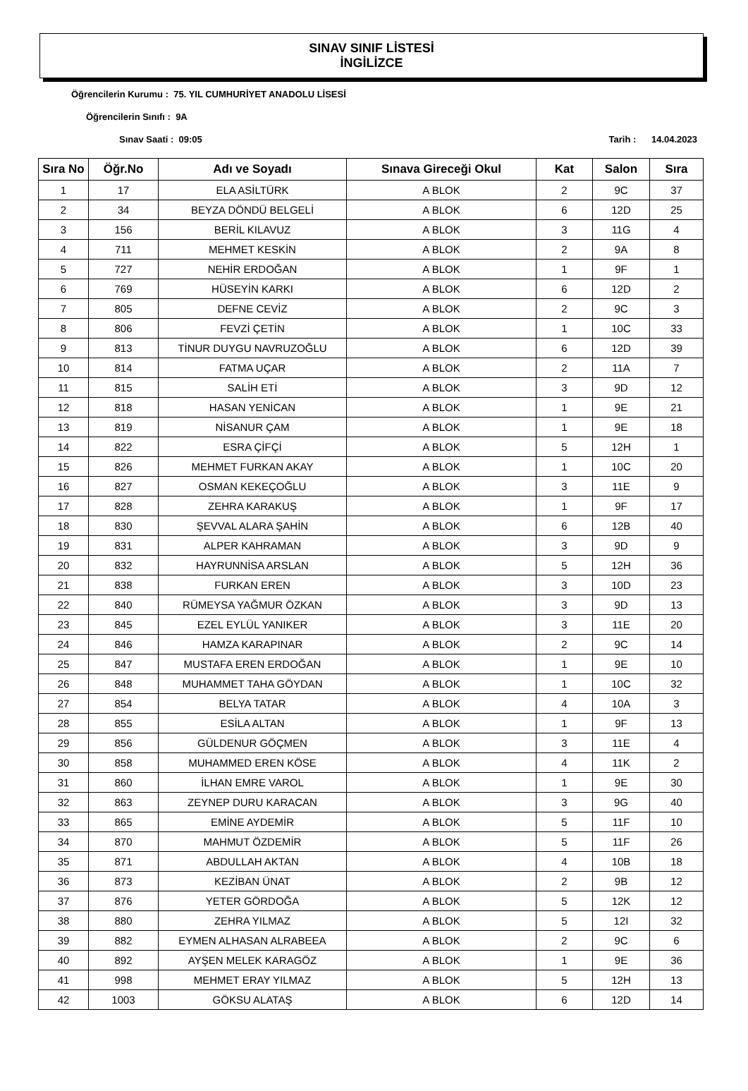SINAV SINIF LİSTESİ
İNGİLİZCE
Öğrencilerin Kurumu : 75. YIL CUMHURİYET ANADOLU LİSESİ
Öğrencilerin Sınıfı : 9A
Sınav Saati : 09:05 Tarih : 14.04.2023
| Sıra No | Öğr.No | Adı ve Soyadı | Sınava Gireceği Okul | Kat | Salon | Sıra |
| --- | --- | --- | --- | --- | --- | --- |
| 1 | 17 | ELA ASİLTÜRK | A BLOK | 2 | 9C | 37 |
| 2 | 34 | BEYZA DÖNDÜ BELGELİ | A BLOK | 6 | 12D | 25 |
| 3 | 156 | BERİL KILAVUZ | A BLOK | 3 | 11G | 4 |
| 4 | 711 | MEHMET KESKİN | A BLOK | 2 | 9A | 8 |
| 5 | 727 | NEHİR ERDOĞAN | A BLOK | 1 | 9F | 1 |
| 6 | 769 | HÜSEYİN KARKI | A BLOK | 6 | 12D | 2 |
| 7 | 805 | DEFNE CEVİZ | A BLOK | 2 | 9C | 3 |
| 8 | 806 | FEVZİ ÇETİN | A BLOK | 1 | 10C | 33 |
| 9 | 813 | TİNUR DUYGU NAVRUZOĞLU | A BLOK | 6 | 12D | 39 |
| 10 | 814 | FATMA UÇAR | A BLOK | 2 | 11A | 7 |
| 11 | 815 | SALİH ETİ | A BLOK | 3 | 9D | 12 |
| 12 | 818 | HASAN YENİCAN | A BLOK | 1 | 9E | 21 |
| 13 | 819 | NİSANUR ÇAM | A BLOK | 1 | 9E | 18 |
| 14 | 822 | ESRA ÇİFÇİ | A BLOK | 5 | 12H | 1 |
| 15 | 826 | MEHMET FURKAN AKAY | A BLOK | 1 | 10C | 20 |
| 16 | 827 | OSMAN KEKEÇOĞLU | A BLOK | 3 | 11E | 9 |
| 17 | 828 | ZEHRA KARAKUŞ | A BLOK | 1 | 9F | 17 |
| 18 | 830 | ŞEVVAL ALARA ŞAHİN | A BLOK | 6 | 12B | 40 |
| 19 | 831 | ALPER KAHRAMAN | A BLOK | 3 | 9D | 9 |
| 20 | 832 | HAYRUNNİSA ARSLAN | A BLOK | 5 | 12H | 36 |
| 21 | 838 | FURKAN EREN | A BLOK | 3 | 10D | 23 |
| 22 | 840 | RÜMEYSA YAĞMUR ÖZKAN | A BLOK | 3 | 9D | 13 |
| 23 | 845 | EZEL EYLÜL YANIKER | A BLOK | 3 | 11E | 20 |
| 24 | 846 | HAMZA KARAPINAR | A BLOK | 2 | 9C | 14 |
| 25 | 847 | MUSTAFA EREN ERDOĞAN | A BLOK | 1 | 9E | 10 |
| 26 | 848 | MUHAMMET TAHA GÖYDAN | A BLOK | 1 | 10C | 32 |
| 27 | 854 | BELYA TATAR | A BLOK | 4 | 10A | 3 |
| 28 | 855 | ESİLA ALTAN | A BLOK | 1 | 9F | 13 |
| 29 | 856 | GÜLDENUR GÖÇMEN | A BLOK | 3 | 11E | 4 |
| 30 | 858 | MUHAMMED EREN KÖSE | A BLOK | 4 | 11K | 2 |
| 31 | 860 | İLHAN EMRE VAROL | A BLOK | 1 | 9E | 30 |
| 32 | 863 | ZEYNEP DURU KARACAN | A BLOK | 3 | 9G | 40 |
| 33 | 865 | EMİNE AYDEMİR | A BLOK | 5 | 11F | 10 |
| 34 | 870 | MAHMUT ÖZDEMİR | A BLOK | 5 | 11F | 26 |
| 35 | 871 | ABDULLAH AKTAN | A BLOK | 4 | 10B | 18 |
| 36 | 873 | KEZİBAN ÜNAT | A BLOK | 2 | 9B | 12 |
| 37 | 876 | YETER GÖRDOĞA | A BLOK | 5 | 12K | 12 |
| 38 | 880 | ZEHRA YILMAZ | A BLOK | 5 | 12I | 32 |
| 39 | 882 | EYMEN ALHASAN ALRABEEA | A BLOK | 2 | 9C | 6 |
| 40 | 892 | AYŞEN MELEK KARAGÖZ | A BLOK | 1 | 9E | 36 |
| 41 | 998 | MEHMET ERAY YILMAZ | A BLOK | 5 | 12H | 13 |
| 42 | 1003 | GÖKSU ALATAŞ | A BLOK | 6 | 12D | 14 |